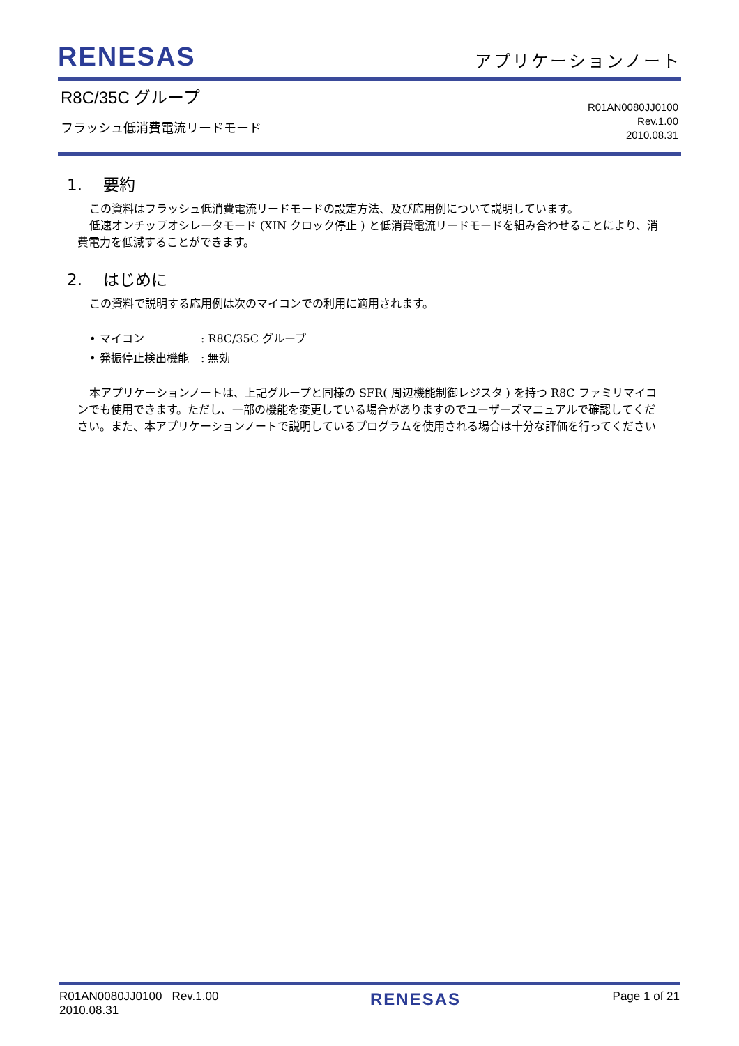RENESAS
アプリケーションノート
R8C/35C グループ
フラッシュ低消費電流リードモード
R01AN0080JJ0100
Rev.1.00
2010.08.31
1. 要約
この資料はフラッシュ低消費電流リードモードの設定方法、及び応用例について説明しています。
低速オンチップオシレータモード (XIN クロック停止 ) と低消費電流リードモードを組み合わせることにより、消費電力を低減することができます。
2. はじめに
この資料で説明する応用例は次のマイコンでの利用に適用されます。
• マイコン: R8C/35C グループ
• 発振停止検出機能: 無効
本アプリケーションノートは、上記グループと同様の SFR( 周辺機能制御レジスタ ) を持つ R8C ファミリマイコンでも使用できます。ただし、一部の機能を変更している場合がありますのでユーザーズマニュアルで確認してください。また、本アプリケーションノートで説明しているプログラムを使用される場合は十分な評価を行ってください
R01AN0080JJ0100 Rev.1.00
2010.08.31
RENESAS
Page 1 of 21